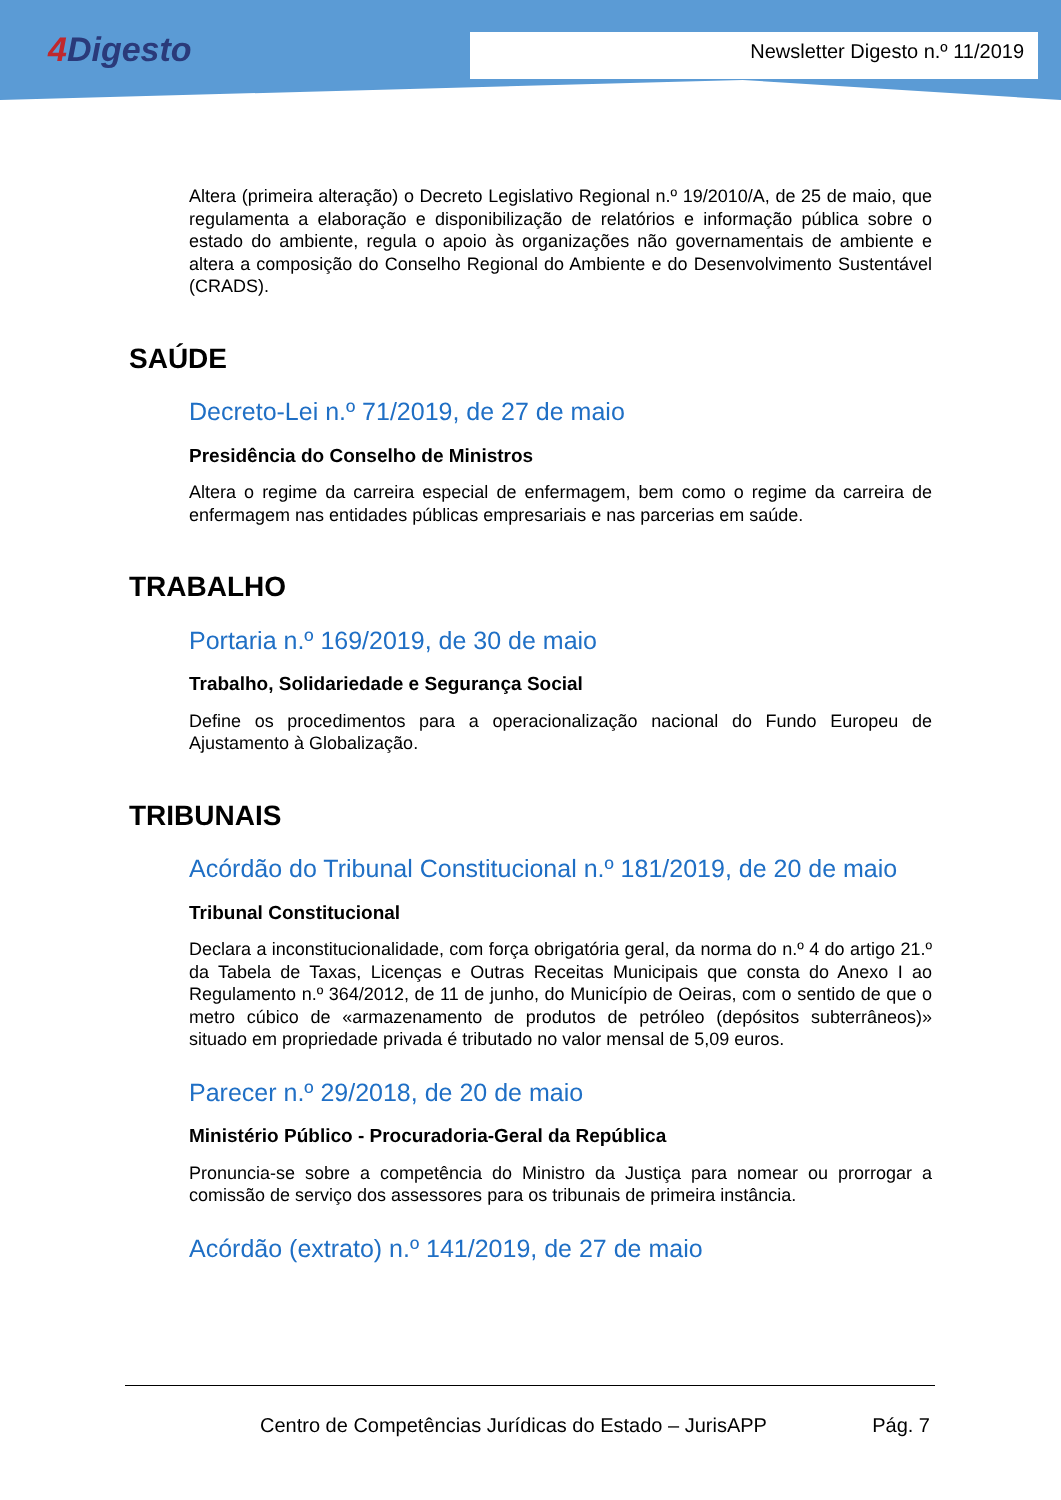4 Digesto Newsletter Digesto n.º 11/2019
Altera (primeira alteração) o Decreto Legislativo Regional n.º 19/2010/A, de 25 de maio, que regulamenta a elaboração e disponibilização de relatórios e informação pública sobre o estado do ambiente, regula o apoio às organizações não governamentais de ambiente e altera a composição do Conselho Regional do Ambiente e do Desenvolvimento Sustentável (CRADS).
SAÚDE
Decreto-Lei n.º 71/2019, de 27 de maio
Presidência do Conselho de Ministros
Altera o regime da carreira especial de enfermagem, bem como o regime da carreira de enfermagem nas entidades públicas empresariais e nas parcerias em saúde.
TRABALHO
Portaria n.º 169/2019, de 30 de maio
Trabalho, Solidariedade e Segurança Social
Define os procedimentos para a operacionalização nacional do Fundo Europeu de Ajustamento à Globalização.
TRIBUNAIS
Acórdão do Tribunal Constitucional n.º 181/2019, de 20 de maio
Tribunal Constitucional
Declara a inconstitucionalidade, com força obrigatória geral, da norma do n.º 4 do artigo 21.º da Tabela de Taxas, Licenças e Outras Receitas Municipais que consta do Anexo I ao Regulamento n.º 364/2012, de 11 de junho, do Município de Oeiras, com o sentido de que o metro cúbico de «armazenamento de produtos de petróleo (depósitos subterrâneos)» situado em propriedade privada é tributado no valor mensal de 5,09 euros.
Parecer n.º 29/2018, de 20 de maio
Ministério Público - Procuradoria-Geral da República
Pronuncia-se sobre a competência do Ministro da Justiça para nomear ou prorrogar a comissão de serviço dos assessores para os tribunais de primeira instância.
Acórdão (extrato) n.º 141/2019, de 27 de maio
Centro de Competências Jurídicas do Estado – JurisAPP Pág. 7